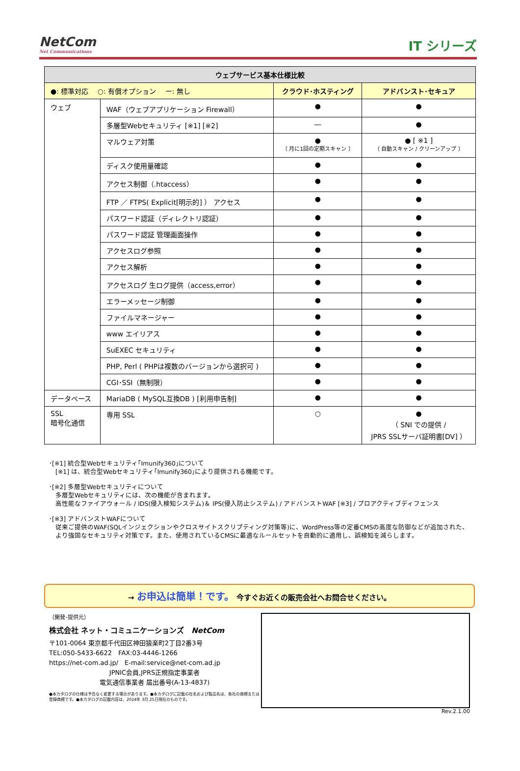NetCom
Net Communications
IT シリーズ
| ウェブサービス基本仕様比較 | | | |
| --- | --- | --- | --- |
| ●: 標準対応 ○: 有償オプション ー: 無し | | クラウド･ホスティング | アドバンスト･セキュア |
| ウェブ | WAF（ウェブアプリケーション Firewall） | ● | ● |
| | 多層型Webセキュリティ [※1] [※2] | ― | ● |
| | マルウェア対策 | ● （ 月に1回の定期スキャン ） | ● [ ※1 ] （ 自動スキャン / クリーンアップ ） |
| | ディスク使用量確認 | ● | ● |
| | アクセス制御（.htaccess） | ● | ● |
| | FTP ／ FTPS( Explicit[明示的] ） アクセス | ● | ● |
| | パスワード認証（ディレクトリ認証） | ● | ● |
| | パスワード認証 管理画面操作 | ● | ● |
| | アクセスログ参照 | ● | ● |
| | アクセス解析 | ● | ● |
| | アクセスログ 生ログ提供（access,error） | ● | ● |
| | エラーメッセージ制御 | ● | ● |
| | ファイルマネージャー | ● | ● |
| | www エイリアス | ● | ● |
| | SuEXEC セキュリティ | ● | ● |
| | PHP, Perl ( PHPは複数のバージョンから選択可 ) | ● | ● |
| | CGI･SSI（無制限） | ● | ● |
| データベース | MariaDB ( MySQL互換DB ) [利用申告制] | ● | ● |
| SSL 暗号化通信 | 専用 SSL | ○ | ● （ SNI での提供 / JPRS SSLサーバ証明書[DV] ） |
･[※1] 統合型Webセキュリティ｢Imunify360｣について
　[※1] は、統合型Webセキュリティ｢Imunify360｣により提供される機能です。
･[※2] 多層型Webセキュリティについて
　多層型Webセキュリティには、次の機能が含まれます。
　高性能なファイアウォール / IDS(侵入検知システム)＆ IPS(侵入防止システム) / アドバンストWAF [※3] / プロアクティブディフェンス
･[※3] アドバンストWAFについて
　従来ご提供のWAF(SQLインジェクションやクロスサイトスクリプティング対策等)に、WordPress等の定番CMSの高度な防御などが追加された、
　より強固なセキュリティ対策です。また、使用されているCMSに最適なルールセットを自動的に適用し、誤検知を減らします。
→ お申込は簡単！です。 今すぐお近くの販売会社へお問合せください。
（開発･提供元）
株式会社 ネット・コミュニケーションズ　NetCom
〒101-0064 東京都千代田区神田猿楽町2丁目2番3号
TEL:050-5433-6622　FAX:03-4446-1266
https://net-com.ad.jp/　E-mail:service@net-com.ad.jp
JPNIC会員,JPRS正規指定事業者
電気通信事業者 届出番号(A-13-4837)
●本カタログの仕様は予告なく変更する場合があります。●本カタログに記載の社名および製品名は、各社の商標または登録商標です。●本カタログの記載内容は、2024年 3月 25日現在のものです。
Rev.2.1.00